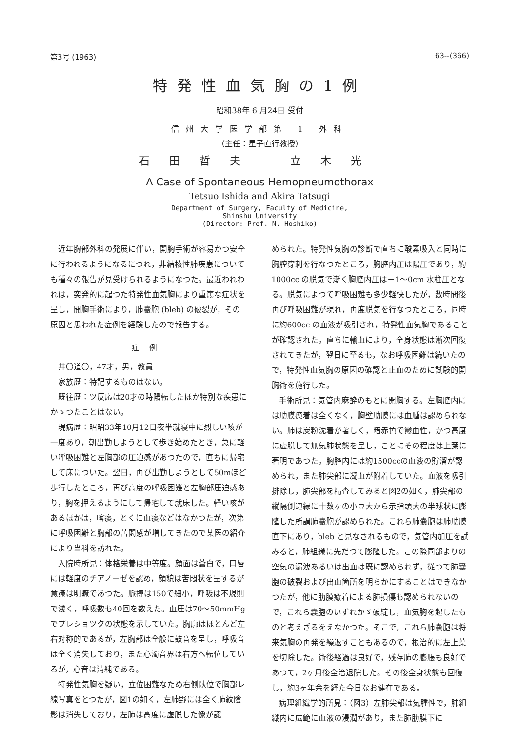第3号 (1963) 63--(366)
特発性血気胸の1例
昭和38年 6 月24日 受付
信州大学医学部第 1 外科
（主任：星子直行教授）
石田哲夫　立木光
A Case of Spontaneous Hemopneumothorax
Tetsuo Ishida and Akira Tatsugi
Department of Surgery, Faculty of Medicine,
Shinshu University
(Director: Prof. N. Hoshiko)
近年胸部外科の発展に伴い，開胸手術が容易かつ安全に行われるようになるにつれ，非結核性肺疾患についても種々の報告が見受けられるようになつた。最近われわれは，突発的に起つた特発性血気胸により重篤な症状を呈し，開胸手術により，肺嚢胞 (bleb) の破裂が，その原因と思われた症例を経験したので報告する。
症例
井〇道〇，47才，男，教員
家族歴：特記するものはない。
既往歴：ツ反応は20才の時陽転したほか特別な疾患にかゝつたことはない。
現病歴：昭昭33年10月12日夜半就寝中に烈しい咳が一度あり，朝出勤しようとして歩き始めたとき，急に軽い呼吸困難と左胸部の圧迫感があつたので，直ちに帰宅して床についた。翌日，再び出勤しようとして50mほど歩行したところ，再び高度の呼吸困難と左胸部圧迫感あり，胸を押えるようにして帰宅して就床した。軽い咳があるほかは，喀痰，とくに血痰などはなかつたが，次第に呼吸困難と胸部の苦悶感が増してきたので某医の紹介により当科を訪れた。
入院時所見：体格栄養は中等度。顔面は蒼白で，口唇には軽度のチアノーゼを認め，顔貌は苦悶状を呈するが意識は明瞭であつた。脈搏は150で細小，呼吸は不規則で浅く，呼吸数も40回を数えた。血圧は70～50mmHg でプレショツクの状態を示していた。胸廓はほとんど左右対称的であるが，左胸部は全般に鼓音を呈し，呼吸音は全く消失しており，また心濁音界は右方へ転位しているが，心音は清純である。
特発性気胸を疑い，立位困難なため右側臥位で胸部レ線写真をとつたが，図1の如く，左肺野には全く肺紋陰影は消失しており，左肺は高度に虚脱した像が認
められた。特発性気胸の診断で直ちに酸素吸入と同時に胸腔穿刺を行なつたところ，胸腔内圧は陽圧であり，約1000cc の脱気で漸く胸腔内圧は－1～0cm 水柱圧となる。脱気によつて呼吸困難も多少軽快したが，数時間後再び呼吸困難が現れ，再度脱気を行なつたところ，同時に約600cc の血液が吸引され，特発性血気胸であることが確認された。直ちに輸血により，全身状態は漸次回復されてきたが，翌日に至るも，なお呼吸困難は続いたので，特発性血気胸の原因の確認と止血のために試験的開胸術を施行した。
手術所見：気管内麻酔のもとに開胸する。左胸腔内には肋膜癒着は全くなく，胸壁肋膜には血腫は認められない。肺は炭粉沈着が著しく，暗赤色で鬱血性，かつ高度に虚脱して無気肺状態を呈し，ことにその程度は上葉に著明であつた。胸腔内には約1500ccの血液の貯溜が認められ，また肺尖部に凝血が附着していた。血液を吸引排除し，肺尖部を精査してみると図2の如く，肺尖部の縦隔側辺縁に十数ヶの小豆大から示指頭大の半球状に膨隆した所謂肺嚢胞が認められた。これら肺嚢胞は肺肋膜直下にあり，bleb と見なされるもので，気管内加圧を試みると，肺組織に先だつて膨隆した。この際同部よりの空気の漏洩あるいは出血は既に認められず，従つて肺嚢胞の破裂および出血箇所を明らかにすることはできなかつたが，他に肋膜癒着による肺損傷も認められないので，これら嚢胞のいずれかゞ破綻し，血気胸を起したものと考えざるをえなかつた。そこで，これら肺嚢胞は将来気胸の再発を繰返すこともあるので，根治的に左上葉を切除した。術後経過は良好で，残存肺の膨脹も良好であつて，2ヶ月後全治退院した。その後全身状態も回復し，約3ヶ年余を経た今日なお健在である。
病理組織学的所見：（図3）左肺尖部は気腫性で，肺組織内に広範に血液の浸潤があり，また肺肋膜下に